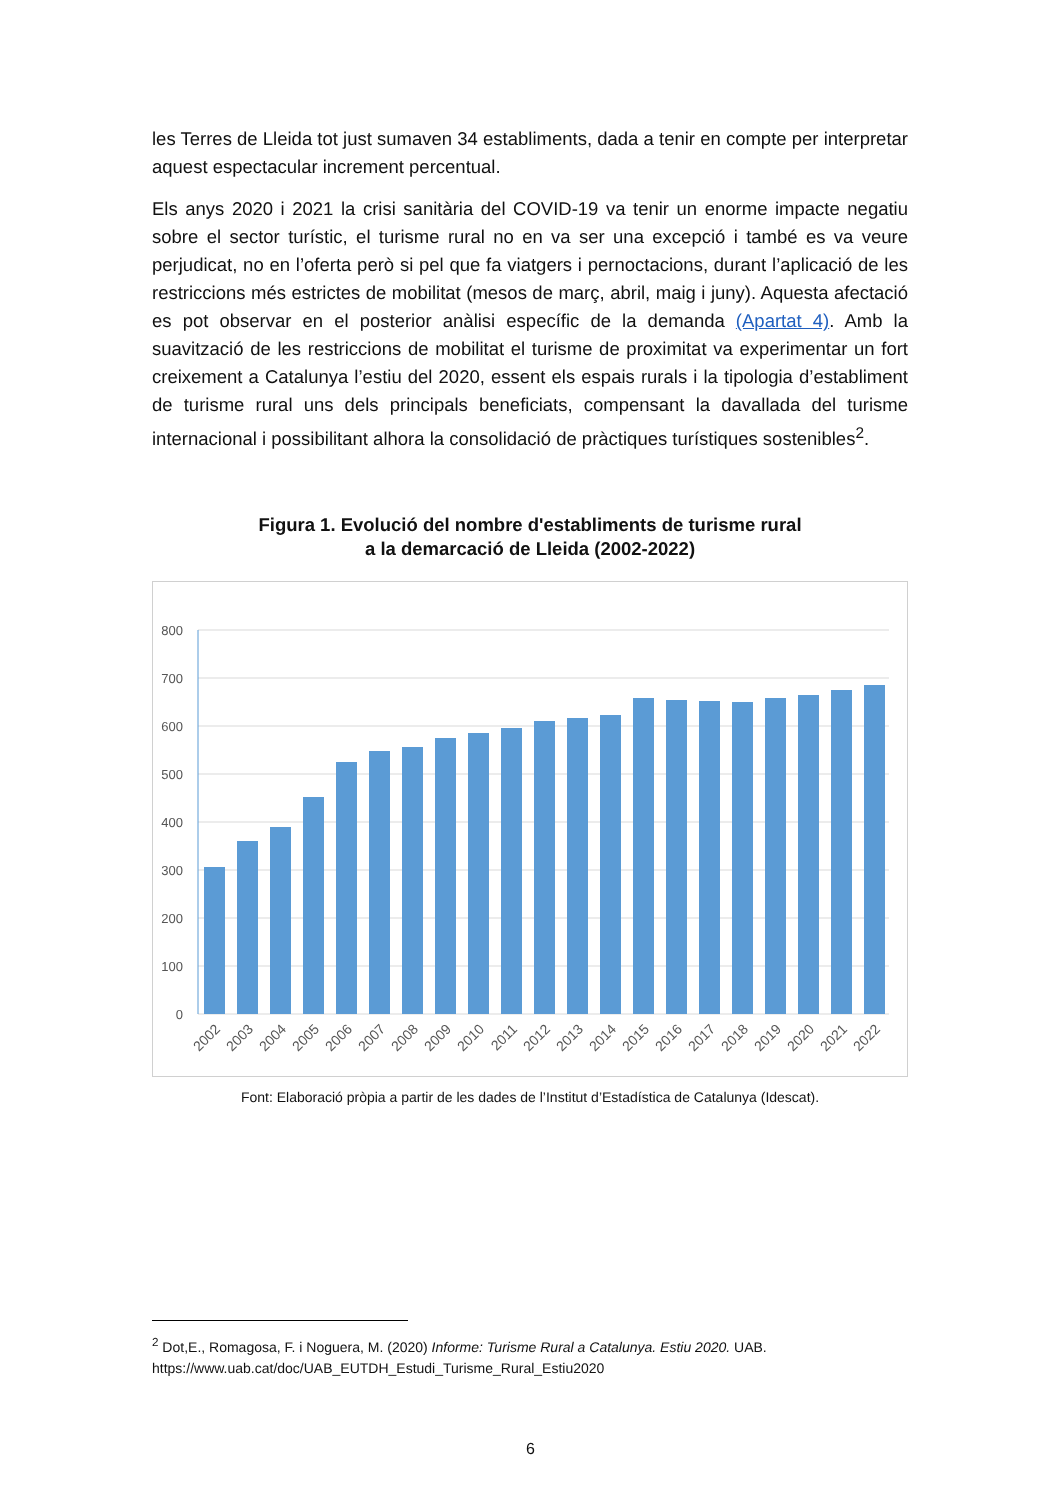les Terres de Lleida tot just sumaven 34 establiments, dada a tenir en compte per interpretar aquest espectacular increment percentual.
Els anys 2020 i 2021 la crisi sanitària del COVID-19 va tenir un enorme impacte negatiu sobre el sector turístic, el turisme rural no en va ser una excepció i també es va veure perjudicat, no en l’oferta però si pel que fa viatgers i pernoctacions, durant l’aplicació de les restriccions més estrictes de mobilitat (mesos de març, abril, maig i juny). Aquesta afectació es pot observar en el posterior anàlisi específic de la demanda (Apartat 4). Amb la suavització de les restriccions de mobilitat el turisme de proximitat va experimentar un fort creixement a Catalunya l’estiu del 2020, essent els espais rurals i la tipologia d’establiment de turisme rural uns dels principals beneficiats, compensant la davallada del turisme internacional i possibilitant alhora la consolidació de pràctiques turístiques sostenibles<sup>2</sup>.
Figura 1. Evolució del nombre d'establiments de turisme rural
a la demarcació de Lleida (2002-2022)
800
700
600
500
400
300
200
100
0
2002
2003
2004
2005
2006
2007
2008
2009
2010
2011
2012
2013
2014
2015
2016
2017
2018
2019
2020
2021
2022
Font: Elaboració pròpia a partir de les dades de l’Institut d’Estadística de Catalunya (Idescat).
<sup>2</sup> Dot,E., Romagosa, F. i Noguera, M. (2020) Informe: Turisme Rural a Catalunya. Estiu 2020. UAB.
https://www.uab.cat/doc/UAB_EUTDH_Estudi_Turisme_Rural_Estiu2020
6